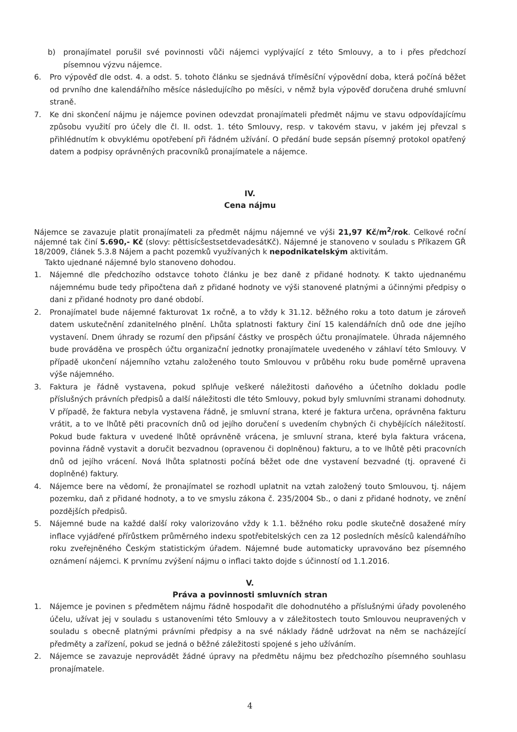b) pronajímatel porušil své povinnosti vůči nájemci vyplývající z této Smlouvy, a to i přes předchozí písemnou výzvu nájemce.
6. Pro výpověď dle odst. 4. a odst. 5. tohoto článku se sjednává tříměsíční výpovědní doba, která počíná běžet od prvního dne kalendářního měsíce následujícího po měsíci, v němž byla výpověď doručena druhé smluvní straně.
7. Ke dni skončení nájmu je nájemce povinen odevzdat pronajímateli předmět nájmu ve stavu odpovídajícímu způsobu využití pro účely dle čl. II. odst. 1. této Smlouvy, resp. v takovém stavu, v jakém jej převzal s přihlédnutím k obvyklému opotřebení při řádném užívání. O předání bude sepsán písemný protokol opatřený datem a podpisy oprávněných pracovníků pronajímatele a nájemce.
IV.
Cena nájmu
Nájemce se zavazuje platit pronajímateli za předmět nájmu nájemné ve výši 21,97 Kč/m<sup>2</sup>/rok. Celkové roční nájemné tak činí 5.690,- Kč (slovy: pěttisícšestsetdevadesátKč). Nájemné je stanoveno v souladu s Příkazem GŘ 18/2009, článek 5.3.8 Nájem a pacht pozemků využívaných k nepodnikatelským aktivitám.
Takto ujednané nájemné bylo stanoveno dohodou.
1. Nájemné dle předchozího odstavce tohoto článku je bez daně z přidané hodnoty. K takto ujednanému nájemnému bude tedy připočtena daň z přidané hodnoty ve výši stanovené platnými a účinnými předpisy o dani z přidané hodnoty pro dané období.
2. Pronajímatel bude nájemné fakturovat 1x ročně, a to vždy k 31.12. běžného roku a toto datum je zároveň datem uskutečnění zdanitelného plnění. Lhůta splatnosti faktury činí 15 kalendářních dnů ode dne jejího vystavení. Dnem úhrady se rozumí den připsání částky ve prospěch účtu pronajímatele. Úhrada nájemného bude prováděna ve prospěch účtu organizační jednotky pronajímatele uvedeného v záhlaví této Smlouvy. V případě ukončení nájemního vztahu založeného touto Smlouvou v průběhu roku bude poměrně upravena výše nájemného.
3. Faktura je řádně vystavena, pokud splňuje veškeré náležitosti daňového a účetního dokladu podle příslušných právních předpisů a další náležitosti dle této Smlouvy, pokud byly smluvními stranami dohodnuty. V případě, že faktura nebyla vystavena řádně, je smluvní strana, které je faktura určena, oprávněna fakturu vrátit, a to ve lhůtě pěti pracovních dnů od jejího doručení s uvedením chybných či chybějících náležitostí. Pokud bude faktura v uvedené lhůtě oprávněně vrácena, je smluvní strana, které byla faktura vrácena, povinna řádně vystavit a doručit bezvadnou (opravenou či doplněnou) fakturu, a to ve lhůtě pěti pracovních dnů od jejího vrácení. Nová lhůta splatnosti počíná běžet ode dne vystavení bezvadné (tj. opravené či doplněné) faktury.
4. Nájemce bere na vědomí, že pronajímatel se rozhodl uplatnit na vztah založený touto Smlouvou, tj. nájem pozemku, daň z přidané hodnoty, a to ve smyslu zákona č. 235/2004 Sb., o dani z přidané hodnoty, ve znění pozdějších předpisů.
5. Nájemné bude na každé další roky valorizováno vždy k 1.1. běžného roku podle skutečně dosažené míry inflace vyjádřené přírůstkem průměrného indexu spotřebitelských cen za 12 posledních měsíců kalendářního roku zveřejněného Českým statistickým úřadem. Nájemné bude automaticky upravováno bez písemného oznámení nájemci. K prvnímu zvýšení nájmu o inflaci takto dojde s účinností od 1.1.2016.
V.
Práva a povinnosti smluvních stran
1. Nájemce je povinen s předmětem nájmu řádně hospodařit dle dohodnutého a příslušnými úřady povoleného účelu, užívat jej v souladu s ustanoveními této Smlouvy a v záležitostech touto Smlouvou neupravených v souladu s obecně platnými právními předpisy a na své náklady řádně udržovat na něm se nacházející předměty a zařízení, pokud se jedná o běžné záležitosti spojené s jeho užíváním.
2. Nájemce se zavazuje neprovádět žádné úpravy na předmětu nájmu bez předchozího písemného souhlasu pronajímatele.
4